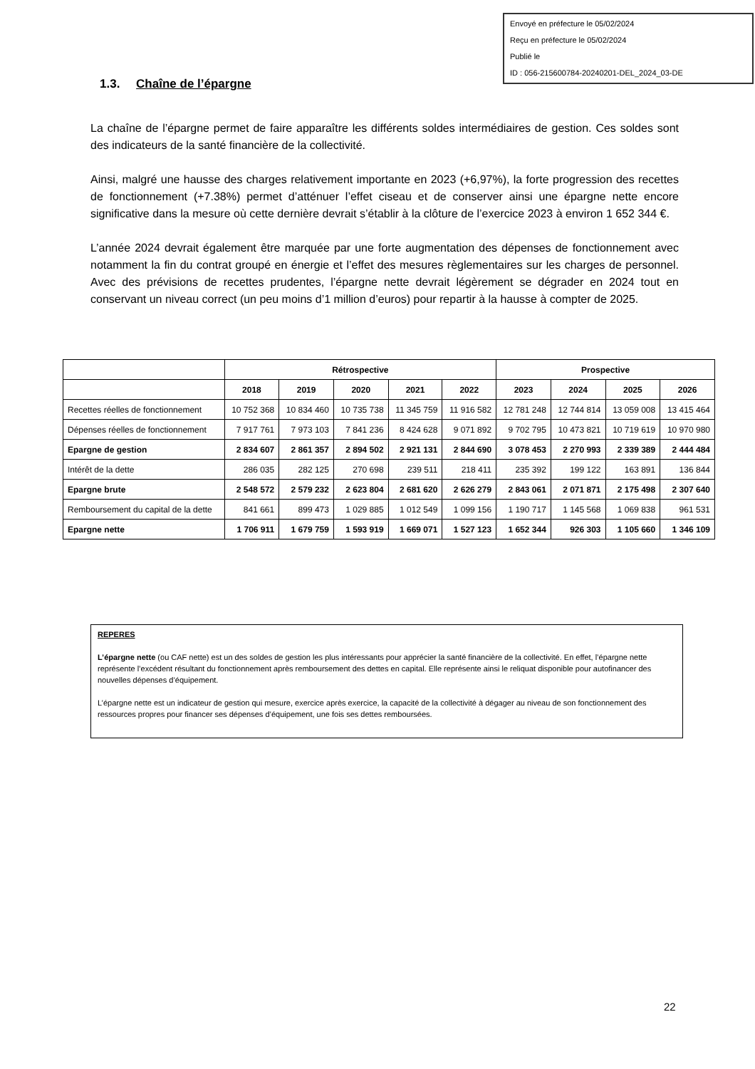Envoyé en préfecture le 05/02/2024
Reçu en préfecture le 05/02/2024
Publié le
ID : 056-215600784-20240201-DEL_2024_03-DE
1.3. Chaîne de l’épargne
La chaîne de l’épargne permet de faire apparaître les différents soldes intermédiaires de gestion. Ces soldes sont des indicateurs de la santé financière de la collectivité.
Ainsi, malgré une hausse des charges relativement importante en 2023 (+6,97%), la forte progression des recettes de fonctionnement (+7.38%) permet d’atténuer l’effet ciseau et de conserver ainsi une épargne nette encore significative dans la mesure où cette dernière devrait s’établir à la clôture de l’exercice 2023 à environ 1 652 344 €.
L’année 2024 devrait également être marquée par une forte augmentation des dépenses de fonctionnement avec notamment la fin du contrat groupé en énergie et l’effet des mesures règlementaires sur les charges de personnel. Avec des prévisions de recettes prudentes, l’épargne nette devrait légèrement se dégrader en 2024 tout en conservant un niveau correct (un peu moins d’1 million d’euros) pour repartir à la hausse à compter de 2025.
| | Rétrospective | | | | | Prospective | | | |
| --- | --- | --- | --- | --- | --- | --- | --- | --- | --- |
| | 2018 | 2019 | 2020 | 2021 | 2022 | 2023 | 2024 | 2025 | 2026 |
| Recettes réelles de fonctionnement | 10 752 368 | 10 834 460 | 10 735 738 | 11 345 759 | 11 916 582 | 12 781 248 | 12 744 814 | 13 059 008 | 13 415 464 |
| Dépenses réelles de fonctionnement | 7 917 761 | 7 973 103 | 7 841 236 | 8 424 628 | 9 071 892 | 9 702 795 | 10 473 821 | 10 719 619 | 10 970 980 |
| Epargne de gestion | 2 834 607 | 2 861 357 | 2 894 502 | 2 921 131 | 2 844 690 | 3 078 453 | 2 270 993 | 2 339 389 | 2 444 484 |
| Intérêt de la dette | 286 035 | 282 125 | 270 698 | 239 511 | 218 411 | 235 392 | 199 122 | 163 891 | 136 844 |
| Epargne brute | 2 548 572 | 2 579 232 | 2 623 804 | 2 681 620 | 2 626 279 | 2 843 061 | 2 071 871 | 2 175 498 | 2 307 640 |
| Remboursement du capital de la dette | 841 661 | 899 473 | 1 029 885 | 1 012 549 | 1 099 156 | 1 190 717 | 1 145 568 | 1 069 838 | 961 531 |
| Epargne nette | 1 706 911 | 1 679 759 | 1 593 919 | 1 669 071 | 1 527 123 | 1 652 344 | 926 303 | 1 105 660 | 1 346 109 |
REPERES
L’épargne nette (ou CAF nette) est un des soldes de gestion les plus intéressants pour apprécier la santé financière de la collectivité. En effet, l’épargne nette représente l’excédent résultant du fonctionnement après remboursement des dettes en capital. Elle représente ainsi le reliquat disponible pour autofinancer des nouvelles dépenses d’équipement.
L’épargne nette est un indicateur de gestion qui mesure, exercice après exercice, la capacité de la collectivité à dégager au niveau de son fonctionnement des ressources propres pour financer ses dépenses d’équipement, une fois ses dettes remboursées.
22